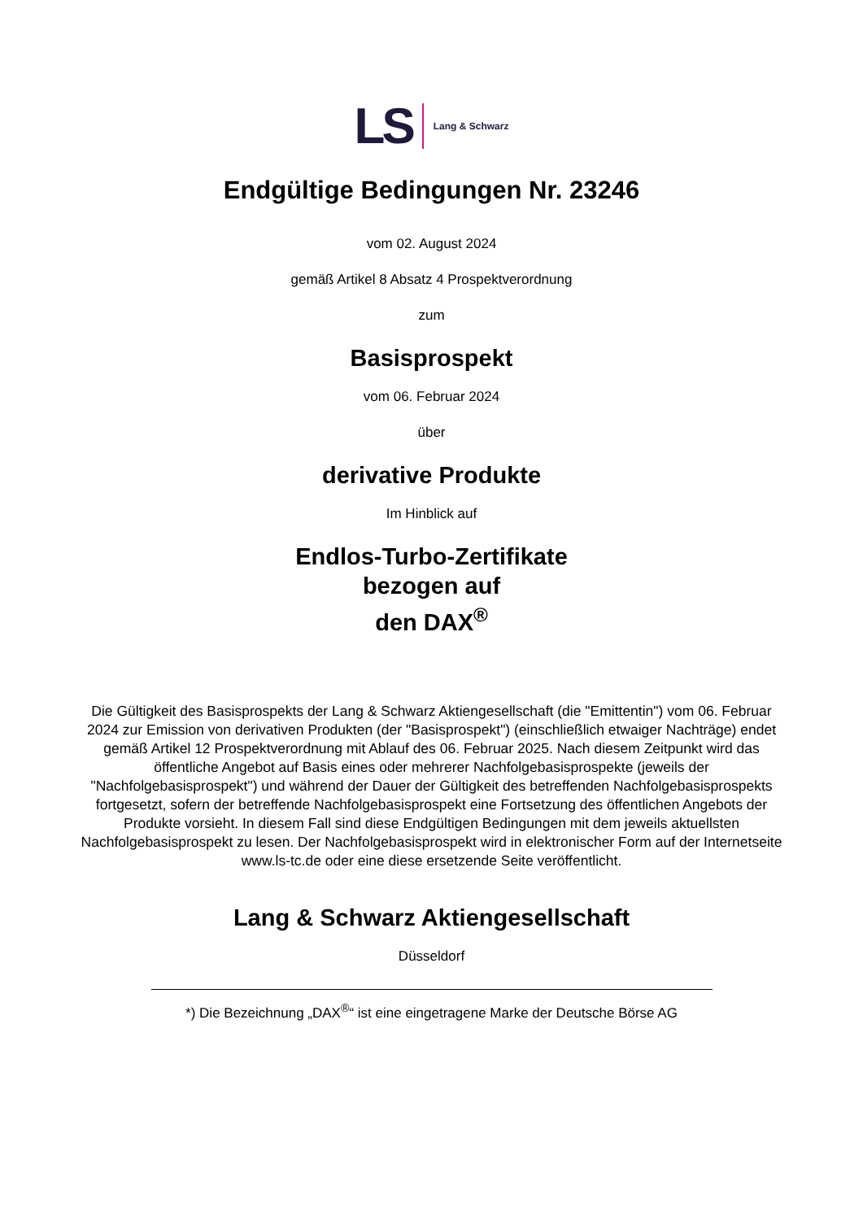LS Lang & Schwarz
Endgültige Bedingungen Nr. 23246
vom 02. August 2024
gemäß Artikel 8 Absatz 4 Prospektverordnung
zum
Basisprospekt
vom 06. Februar 2024
über
derivative Produkte
Im Hinblick auf
Endlos-Turbo-Zertifikate
bezogen auf
den DAX<sup>®</sup>
Die Gültigkeit des Basisprospekts der Lang & Schwarz Aktiengesellschaft (die "Emittentin") vom 06. Februar 2024 zur Emission von derivativen Produkten (der "Basisprospekt") (einschließlich etwaiger Nachträge) endet gemäß Artikel 12 Prospektverordnung mit Ablauf des 06. Februar 2025. Nach diesem Zeitpunkt wird das öffentliche Angebot auf Basis eines oder mehrerer Nachfolgebasisprospekte (jeweils der "Nachfolgebasisprospekt") und während der Dauer der Gültigkeit des betreffenden Nachfolgebasisprospekts fortgesetzt, sofern der betreffende Nachfolgebasisprospekt eine Fortsetzung des öffentlichen Angebots der Produkte vorsieht. In diesem Fall sind diese Endgültigen Bedingungen mit dem jeweils aktuellsten Nachfolgebasisprospekt zu lesen. Der Nachfolgebasisprospekt wird in elektronischer Form auf der Internetseite www.ls-tc.de oder eine diese ersetzende Seite veröffentlicht.
Lang & Schwarz Aktiengesellschaft
Düsseldorf
*) Die Bezeichnung „DAX<sup>®</sup>“ ist eine eingetragene Marke der Deutsche Börse AG